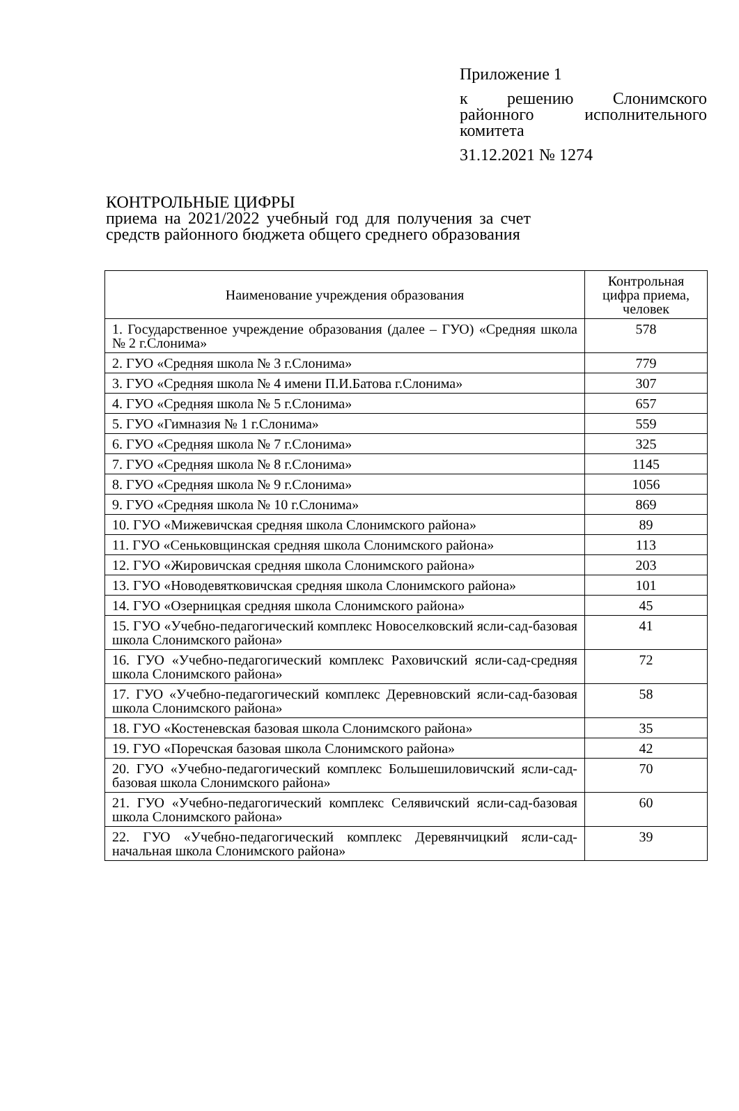Приложение 1
к решению Слонимского районного исполнительного комитета
31.12.2021 № 1274
КОНТРОЛЬНЫЕ ЦИФРЫ
приема на 2021/2022 учебный год для получения за счет средств районного бюджета общего среднего образования
| Наименование учреждения образования | Контрольная цифра приема, человек |
| --- | --- |
| 1. Государственное учреждение образования (далее – ГУО) «Средняя школа № 2 г.Слонима» | 578 |
| 2. ГУО «Средняя школа № 3 г.Слонима» | 779 |
| 3. ГУО «Средняя школа № 4 имени П.И.Батова г.Слонима» | 307 |
| 4. ГУО «Средняя школа № 5 г.Слонима» | 657 |
| 5. ГУО «Гимназия № 1 г.Слонима» | 559 |
| 6. ГУО «Средняя школа № 7 г.Слонима» | 325 |
| 7. ГУО «Средняя школа № 8 г.Слонима» | 1145 |
| 8. ГУО «Средняя школа № 9 г.Слонима» | 1056 |
| 9. ГУО «Средняя школа № 10 г.Слонима» | 869 |
| 10. ГУО «Мижевичская средняя школа Слонимского района» | 89 |
| 11. ГУО «Сеньковщинская средняя школа Слонимского района» | 113 |
| 12. ГУО «Жировичская средняя школа Слонимского района» | 203 |
| 13. ГУО «Новодевятковичская средняя школа Слонимского района» | 101 |
| 14. ГУО «Озерницкая средняя школа Слонимского района» | 45 |
| 15. ГУО «Учебно-педагогический комплекс Новоселковский ясли-сад-базовая школа Слонимского района» | 41 |
| 16. ГУО «Учебно-педагогический комплекс Раховичский ясли-сад-средняя школа Слонимского района» | 72 |
| 17. ГУО «Учебно-педагогический комплекс Деревновский ясли-сад-базовая школа Слонимского района» | 58 |
| 18. ГУО «Костеневская базовая школа Слонимского района» | 35 |
| 19. ГУО «Поречская базовая школа Слонимского района» | 42 |
| 20. ГУО «Учебно-педагогический комплекс Большешиловичский ясли-сад-базовая школа Слонимского района» | 70 |
| 21. ГУО «Учебно-педагогический комплекс Селявичский ясли-сад-базовая школа Слонимского района» | 60 |
| 22. ГУО «Учебно-педагогический комплекс Деревянчицкий ясли-сад-начальная школа Слонимского района» | 39 |